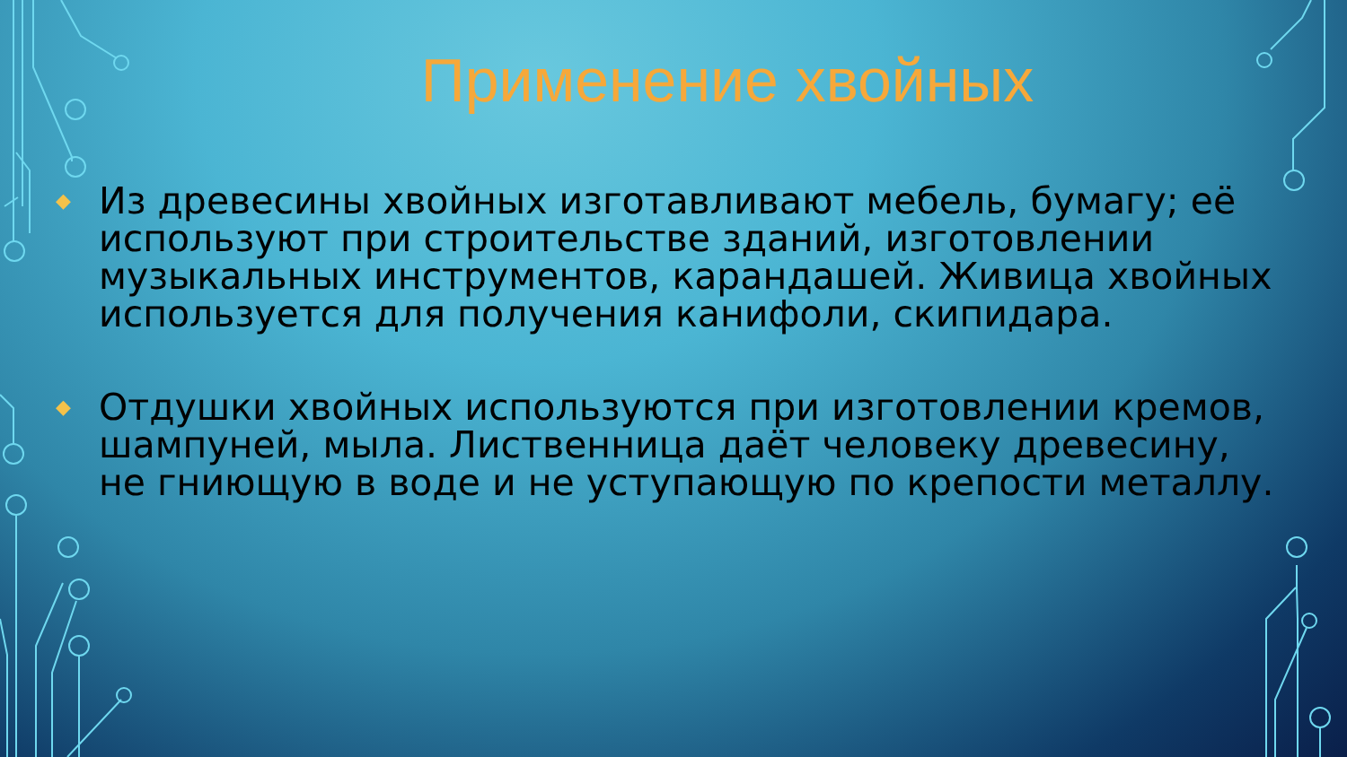Применение хвойных
◆ Из древесины хвойных изготавливают мебель, бумагу; её используют при строительстве зданий, изготовлении музыкальных инструментов, карандашей. Живица хвойных используется для получения канифоли, скипидара.
◆ Отдушки хвойных используются при изготовлении кремов, шампуней, мыла. Лиственница даёт человеку древесину, не гниющую в воде и не уступающую по крепости металлу.